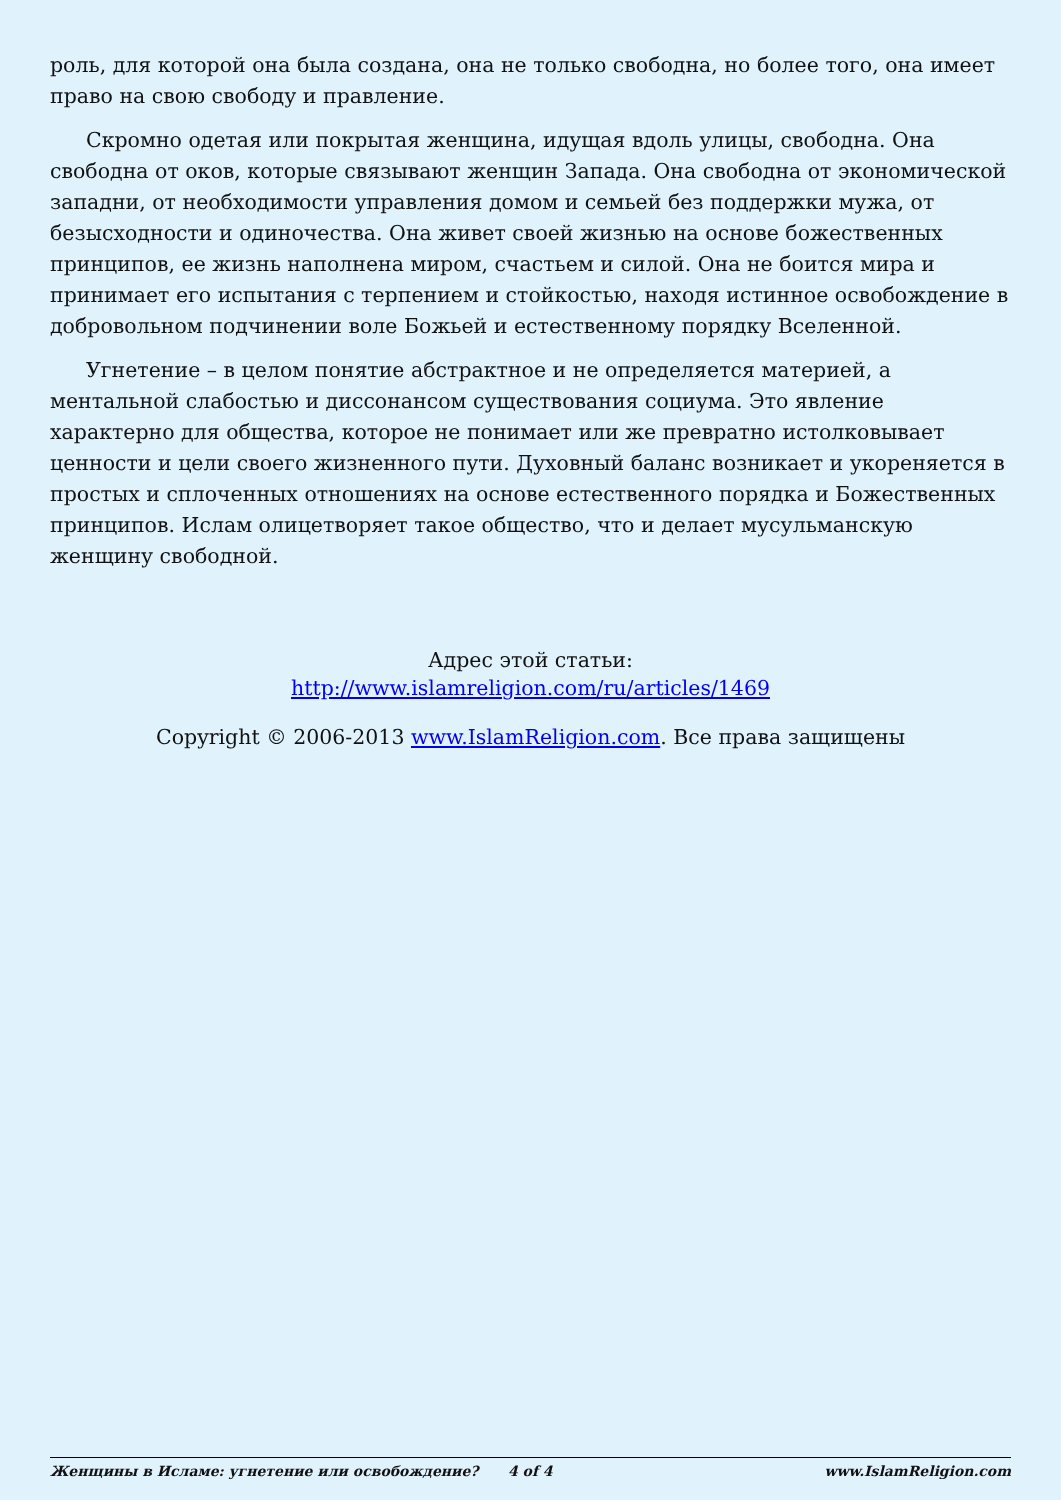роль, для которой она была создана, она не только свободна, но более того, она имеет право на свою свободу и правление.
Скромно одетая или покрытая женщина, идущая вдоль улицы, свободна. Она свободна от оков, которые связывают женщин Запада. Она свободна от экономической западни, от необходимости управления домом и семьей без поддержки мужа, от безысходности и одиночества. Она живет своей жизнью на основе божественных принципов, ее жизнь наполнена миром, счастьем и силой. Она не боится мира и принимает его испытания с терпением и стойкостью, находя истинное освобождение в добровольном подчинении воле Божьей и естественному порядку Вселенной.
Угнетение – в целом понятие абстрактное и не определяется материей, а ментальной слабостью и диссонансом существования социума. Это явление характерно для общества, которое не понимает или же превратно истолковывает ценности и цели своего жизненного пути. Духовный баланс возникает и укореняется в простых и сплоченных отношениях на основе естественного порядка и Божественных принципов. Ислам олицетворяет такое общество, что и делает мусульманскую женщину свободной.
Адрес этой статьи:
http://www.islamreligion.com/ru/articles/1469
Copyright © 2006-2013 www.IslamReligion.com. Все права защищены
Женщины в Исламе: угнетение или освобождение? 4 of 4 www.IslamReligion.com